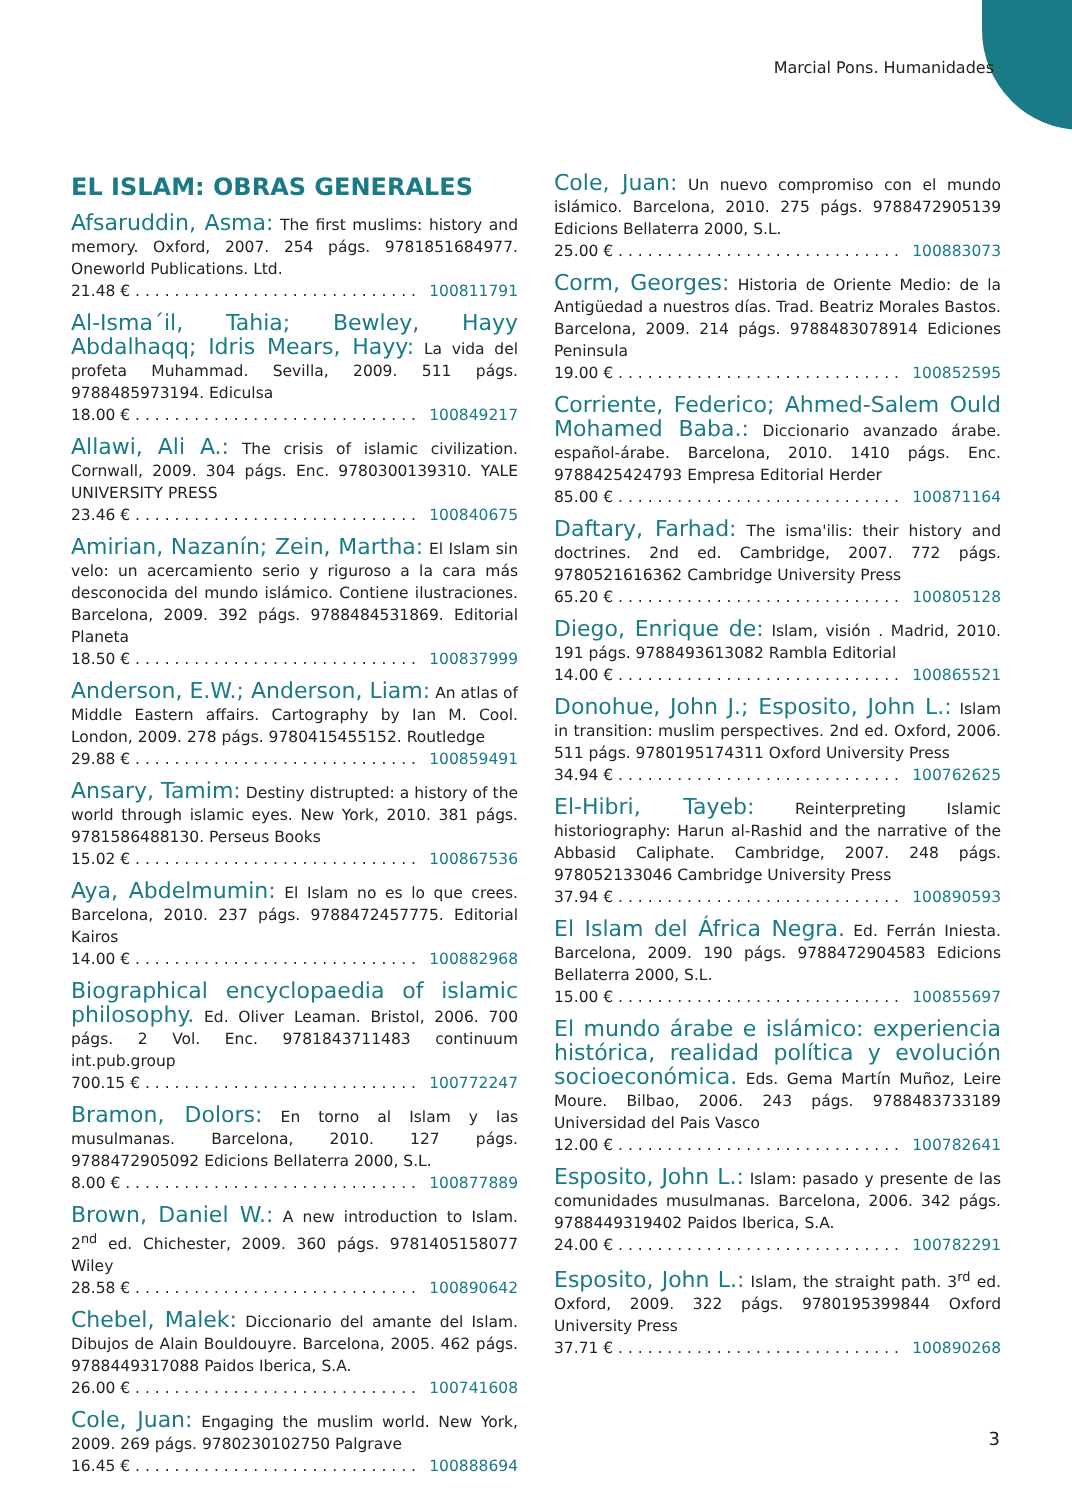Marcial Pons. Humanidades
EL ISLAM: OBRAS GENERALES
Afsaruddin, Asma: The first muslims: history and memory. Oxford, 2007. 254 págs. 9781851684977. Oneworld Publications. Ltd.
21.48 € . . . . . . . . . . . . . . . . . . . . . . . . . . . . . 100811791
Al-Isma´il, Tahia; Bewley, Hayy Abdalhaqq; Idris Mears, Hayy: La vida del profeta Muhammad. Sevilla, 2009. 511 págs. 9788485973194. Ediculsa
18.00 € . . . . . . . . . . . . . . . . . . . . . . . . . . . . . 100849217
Allawi, Ali A.: The crisis of islamic civilization. Cornwall, 2009. 304 págs. Enc. 9780300139310. YALE UNIVERSITY PRESS
23.46 € . . . . . . . . . . . . . . . . . . . . . . . . . . . . . 100840675
Amirian, Nazanín; Zein, Martha: El Islam sin velo: un acercamiento serio y riguroso a la cara más desconocida del mundo islámico. Contiene ilustraciones. Barcelona, 2009. 392 págs. 9788484531869. Editorial Planeta
18.50 € . . . . . . . . . . . . . . . . . . . . . . . . . . . . . 100837999
Anderson, E.W.; Anderson, Liam: An atlas of Middle Eastern affairs. Cartography by Ian M. Cool. London, 2009. 278 págs. 9780415455152. Routledge
29.88 € . . . . . . . . . . . . . . . . . . . . . . . . . . . . . 100859491
Ansary, Tamim: Destiny distrupted: a history of the world through islamic eyes. New York, 2010. 381 págs. 9781586488130. Perseus Books
15.02 € . . . . . . . . . . . . . . . . . . . . . . . . . . . . . 100867536
Aya, Abdelmumin: El Islam no es lo que crees. Barcelona, 2010. 237 págs. 9788472457775. Editorial Kairos
14.00 € . . . . . . . . . . . . . . . . . . . . . . . . . . . . . 100882968
Biographical encyclopaedia of islamic philosophy. Ed. Oliver Leaman. Bristol, 2006. 700 págs. 2 Vol. Enc. 9781843711483 continuum int.pub.group
700.15 € . . . . . . . . . . . . . . . . . . . . . . . . . . . . 100772247
Bramon, Dolors: En torno al Islam y las musulmanas. Barcelona, 2010. 127 págs. 9788472905092 Edicions Bellaterra 2000, S.L.
8.00 € . . . . . . . . . . . . . . . . . . . . . . . . . . . . . . 100877889
Brown, Daniel W.: A new introduction to Islam. 2<sup>nd</sup> ed. Chichester, 2009. 360 págs. 9781405158077 Wiley
28.58 € . . . . . . . . . . . . . . . . . . . . . . . . . . . . . 100890642
Chebel, Malek: Diccionario del amante del Islam. Dibujos de Alain Bouldouyre. Barcelona, 2005. 462 págs. 9788449317088 Paidos Iberica, S.A.
26.00 € . . . . . . . . . . . . . . . . . . . . . . . . . . . . . 100741608
Cole, Juan: Engaging the muslim world. New York, 2009. 269 págs. 9780230102750 Palgrave
16.45 € . . . . . . . . . . . . . . . . . . . . . . . . . . . . . 100888694
Cole, Juan: Un nuevo compromiso con el mundo islámico. Barcelona, 2010. 275 págs. 9788472905139 Edicions Bellaterra 2000, S.L.
25.00 € . . . . . . . . . . . . . . . . . . . . . . . . . . . . . 100883073
Corm, Georges: Historia de Oriente Medio: de la Antigüedad a nuestros días. Trad. Beatriz Morales Bastos. Barcelona, 2009. 214 págs. 9788483078914 Ediciones Peninsula
19.00 € . . . . . . . . . . . . . . . . . . . . . . . . . . . . . 100852595
Corriente, Federico; Ahmed-Salem Ould Mohamed Baba.: Diccionario avanzado árabe. español-árabe. Barcelona, 2010. 1410 págs. Enc. 9788425424793 Empresa Editorial Herder
85.00 € . . . . . . . . . . . . . . . . . . . . . . . . . . . . . 100871164
Daftary, Farhad: The isma'ilis: their history and doctrines. 2nd ed. Cambridge, 2007. 772 págs. 9780521616362 Cambridge University Press
65.20 € . . . . . . . . . . . . . . . . . . . . . . . . . . . . . 100805128
Diego, Enrique de: Islam, visión . Madrid, 2010. 191 págs. 9788493613082 Rambla Editorial
14.00 € . . . . . . . . . . . . . . . . . . . . . . . . . . . . . 100865521
Donohue, John J.; Esposito, John L.: Islam in transition: muslim perspectives. 2nd ed. Oxford, 2006. 511 págs. 9780195174311 Oxford University Press
34.94 € . . . . . . . . . . . . . . . . . . . . . . . . . . . . . 100762625
El-Hibri, Tayeb: Reinterpreting Islamic historiography: Harun al-Rashid and the narrative of the Abbasid Caliphate. Cambridge, 2007. 248 págs. 978052133046 Cambridge University Press
37.94 € . . . . . . . . . . . . . . . . . . . . . . . . . . . . . 100890593
El Islam del África Negra. Ed. Ferrán Iniesta. Barcelona, 2009. 190 págs. 9788472904583 Edicions Bellaterra 2000, S.L.
15.00 € . . . . . . . . . . . . . . . . . . . . . . . . . . . . . 100855697
El mundo árabe e islámico: experiencia histórica, realidad política y evolución socioeconómica. Eds. Gema Martín Muñoz, Leire Moure. Bilbao, 2006. 243 págs. 9788483733189 Universidad del Pais Vasco
12.00 € . . . . . . . . . . . . . . . . . . . . . . . . . . . . . 100782641
Esposito, John L.: Islam: pasado y presente de las comunidades musulmanas. Barcelona, 2006. 342 págs. 9788449319402 Paidos Iberica, S.A.
24.00 € . . . . . . . . . . . . . . . . . . . . . . . . . . . . . 100782291
Esposito, John L.: Islam, the straight path. 3<sup>rd</sup> ed. Oxford, 2009. 322 págs. 9780195399844 Oxford University Press
37.71 € . . . . . . . . . . . . . . . . . . . . . . . . . . . . . 100890268
3